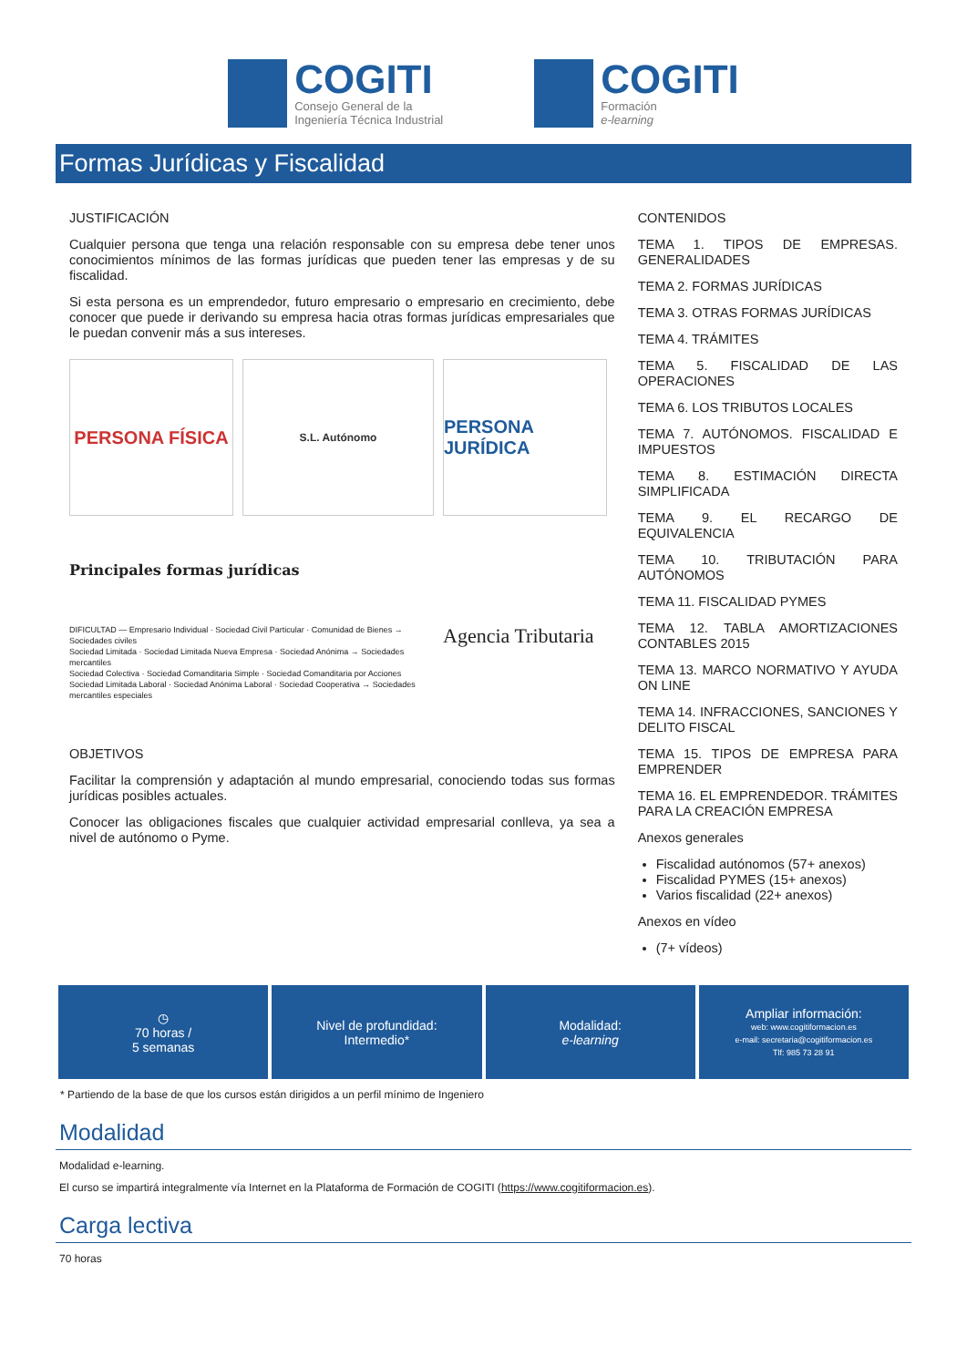COGITI
Consejo General de la
Ingeniería Técnica Industrial
COGITI
Formación
e-learning
Formas Jurídicas y Fiscalidad
JUSTIFICACIÓN
Cualquier persona que tenga una relación responsable con su empresa debe tener unos conocimientos mínimos de las formas jurídicas que pueden tener las empresas y de su fiscalidad.
Si esta persona es un emprendedor, futuro empresario o empresario en crecimiento, debe conocer que puede ir derivando su empresa hacia otras formas jurídicas empresariales que le puedan convenir más a sus intereses.
PERSONA FÍSICA
S.L. Autónomo
PERSONA JURÍDICA
Principales formas jurídicas
DIFICULTAD — Empresario Individual · Sociedad Civil Particular · Comunidad de Bienes → Sociedades civiles
Sociedad Limitada · Sociedad Limitada Nueva Empresa · Sociedad Anónima → Sociedades mercantiles
Sociedad Colectiva · Sociedad Comanditaria Simple · Sociedad Comanditaria por Acciones
Sociedad Limitada Laboral · Sociedad Anónima Laboral · Sociedad Cooperativa → Sociedades mercantiles especiales
Agencia Tributaria
OBJETIVOS
Facilitar la comprensión y adaptación al mundo empresarial, conociendo todas sus formas jurídicas posibles actuales.
Conocer las obligaciones fiscales que cualquier actividad empresarial conlleva, ya sea a nivel de autónomo o Pyme.
CONTENIDOS
TEMA 1. TIPOS DE EMPRESAS. GENERALIDADES
TEMA 2. FORMAS JURÍDICAS
TEMA 3. OTRAS FORMAS JURÍDICAS
TEMA 4. TRÁMITES
TEMA 5. FISCALIDAD DE LAS OPERACIONES
TEMA 6. LOS TRIBUTOS LOCALES
TEMA 7. AUTÓNOMOS. FISCALIDAD E IMPUESTOS
TEMA 8. ESTIMACIÓN DIRECTA SIMPLIFICADA
TEMA 9. EL RECARGO DE EQUIVALENCIA
TEMA 10. TRIBUTACIÓN PARA AUTÓNOMOS
TEMA 11. FISCALIDAD PYMES
TEMA 12. TABLA AMORTIZACIONES CONTABLES 2015
TEMA 13. MARCO NORMATIVO Y AYUDA ON LINE
TEMA 14. INFRACCIONES, SANCIONES Y DELITO FISCAL
TEMA 15. TIPOS DE EMPRESA PARA EMPRENDER
TEMA 16. EL EMPRENDEDOR. TRÁMITES PARA LA CREACIÓN EMPRESA
Anexos generales
Fiscalidad autónomos (57+ anexos)
Fiscalidad PYMES (15+ anexos)
Varios fiscalidad (22+ anexos)
Anexos en vídeo
(7+ vídeos)
◷
70 horas /
5 semanas
Nivel de profundidad:
Intermedio*
Modalidad:
e-learning
Ampliar información:
web: www.cogitiformacion.es
e-mail: secretaria@cogitiformacion.es
Tlf: 985 73 28 91
* Partiendo de la base de que los cursos están dirigidos a un perfil mínimo de Ingeniero
Modalidad
Modalidad e-learning.
El curso se impartirá integralmente vía Internet en la Plataforma de Formación de COGITI (https://www.cogitiformacion.es).
Carga lectiva
70 horas